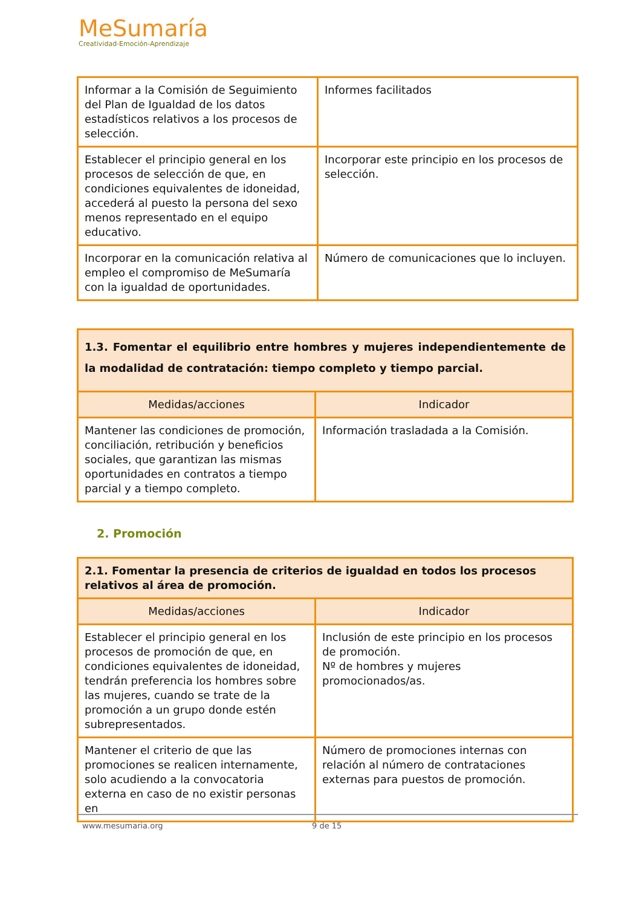MeSumaría
Creatividad-Emoción-Aprendizaje
| Informar a la Comisión de Seguimiento del Plan de Igualdad de los datos estadísticos relativos a los procesos de selección. | Informes facilitados |
| Establecer el principio general en los procesos de selección de que, en condiciones equivalentes de idoneidad, accederá al puesto la persona del sexo menos representado en el equipo educativo. | Incorporar este principio en los procesos de selección. |
| Incorporar en la comunicación relativa al empleo el compromiso de MeSumaría con la igualdad de oportunidades. | Número de comunicaciones que lo incluyen. |
| 1.3. Fomentar el equilibrio entre hombres y mujeres independientemente de la modalidad de contratación: tiempo completo y tiempo parcial. | |
| Medidas/acciones | Indicador |
| Mantener las condiciones de promoción, conciliación, retribución y beneficios sociales, que garantizan las mismas oportunidades en contratos a tiempo parcial y a tiempo completo. | Información trasladada a la Comisión. |
2. Promoción
| 2.1. Fomentar la presencia de criterios de igualdad en todos los procesos relativos al área de promoción. | |
| Medidas/acciones | Indicador |
| Establecer el principio general en los procesos de promoción de que, en condiciones equivalentes de idoneidad, tendrán preferencia los hombres sobre las mujeres, cuando se trate de la promoción a un grupo donde estén subrepresentados. | Inclusión de este principio en los procesos de promoción. Nº de hombres y mujeres promocionados/as. |
| Mantener el criterio de que las promociones se realicen internamente, solo acudiendo a la convocatoria externa en caso de no existir personas en | Número de promociones internas con relación al número de contrataciones externas para puestos de promoción. |
www.mesumaria.org 9 de 15